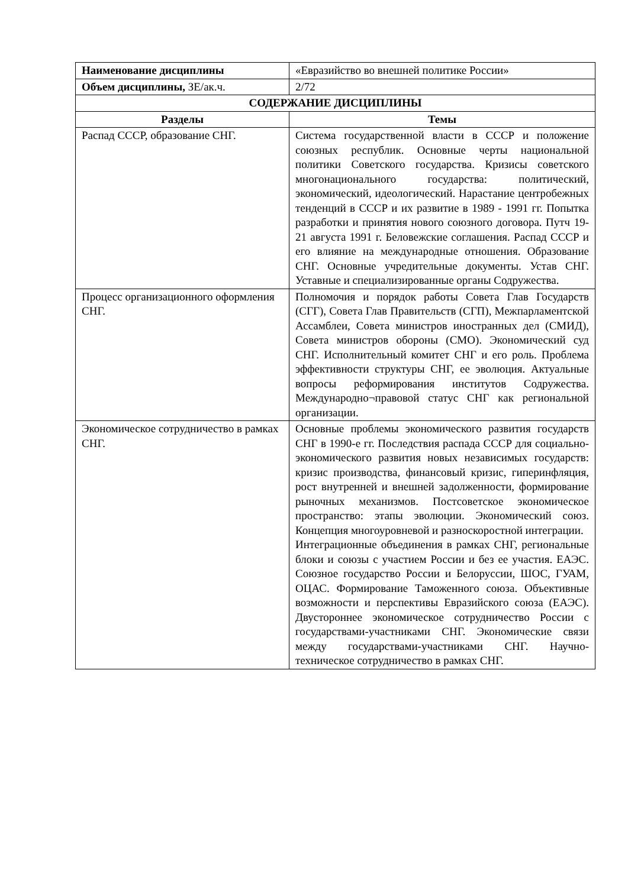| Наименование дисциплины | «Евразийство во внешней политике России» |
| Объем дисциплины, ЗЕ/ак.ч. | 2/72 |
| СОДЕРЖАНИЕ ДИСЦИПЛИНЫ | |
| Разделы | Темы |
| Распад СССР, образование СНГ. | Система государственной власти в СССР и положение союзных республик. Основные черты национальной политики Советского государства. Кризисы советского многонационального государства: политический, экономический, идеологический. Нарастание центробежных тенденций в СССР и их развитие в 1989 - 1991 гг. Попытка разработки и принятия нового союзного договора. Путч 19-21 августа 1991 г. Беловежские соглашения. Распад СССР и его влияние на международные отношения. Образование СНГ. Основные учредительные документы. Устав СНГ. Уставные и специализированные органы Содружества. |
| Процесс организационного оформления СНГ. | Полномочия и порядок работы Совета Глав Государств (СГГ), Совета Глав Правительств (СГП), Межпарламентской Ассамблеи, Совета министров иностранных дел (СМИД), Совета министров обороны (СМО). Экономический суд СНГ. Исполнительный комитет СНГ и его роль. Проблема эффективности структуры СНГ, ее эволюция. Актуальные вопросы реформирования институтов Содружества. Международно¬правовой статус СНГ как региональной организации. |
| Экономическое сотрудничество в рамках СНГ. | Основные проблемы экономического развития государств СНГ в 1990-е гг. Последствия распада СССР для социально-экономического развития новых независимых государств: кризис производства, финансовый кризис, гиперинфляция, рост внутренней и внешней задолженности, формирование рыночных механизмов. Постсоветское экономическое пространство: этапы эволюции. Экономический союз. Концепция многоуровневой и разноскоростной интеграции. Интеграционные объединения в рамках СНГ, региональные блоки и союзы с участием России и без ее участия. ЕАЭС. Союзное государство России и Белоруссии, ШОС, ГУАМ, ОЦАС. Формирование Таможенного союза. Объективные возможности и перспективы Евразийского союза (ЕАЭС). Двустороннее экономическое сотрудничество России с государствами-участниками СНГ. Экономические связи между государствами-участниками СНГ. Научно-техническое сотрудничество в рамках СНГ. |